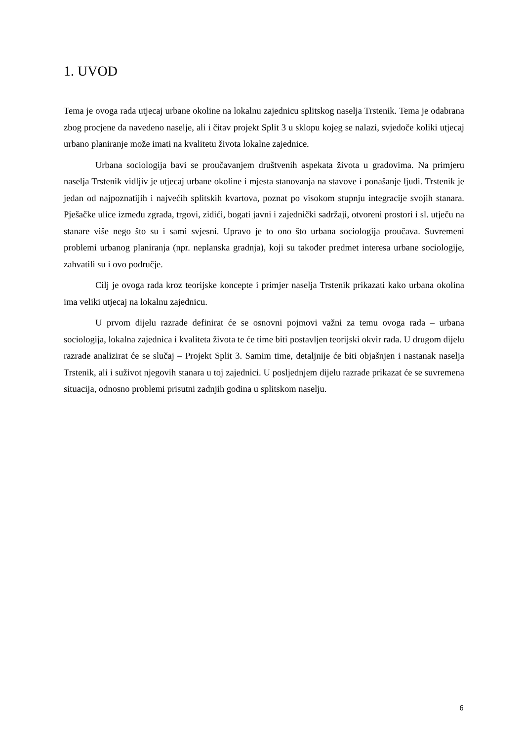1. UVOD
Tema je ovoga rada utjecaj urbane okoline na lokalnu zajednicu splitskog naselja Trstenik. Tema je odabrana zbog procjene da navedeno naselje, ali i čitav projekt Split 3 u sklopu kojeg se nalazi, svjedoče koliki utjecaj urbano planiranje može imati na kvalitetu života lokalne zajednice.
Urbana sociologija bavi se proučavanjem društvenih aspekata života u gradovima. Na primjeru naselja Trstenik vidljiv je utjecaj urbane okoline i mjesta stanovanja na stavove i ponašanje ljudi. Trstenik je jedan od najpoznatijih i najvećih splitskih kvartova, poznat po visokom stupnju integracije svojih stanara. Pješačke ulice između zgrada, trgovi, zidići, bogati javni i zajednički sadržaji, otvoreni prostori i sl. utječu na stanare više nego što su i sami svjesni. Upravo je to ono što urbana sociologija proučava. Suvremeni problemi urbanog planiranja (npr. neplanska gradnja), koji su također predmet interesa urbane sociologije, zahvatili su i ovo područje.
Cilj je ovoga rada kroz teorijske koncepte i primjer naselja Trstenik prikazati kako urbana okolina ima veliki utjecaj na lokalnu zajednicu.
U prvom dijelu razrade definirat će se osnovni pojmovi važni za temu ovoga rada – urbana sociologija, lokalna zajednica i kvaliteta života te će time biti postavljen teorijski okvir rada. U drugom dijelu razrade analizirat će se slučaj – Projekt Split 3. Samim time, detaljnije će biti objašnjen i nastanak naselja Trstenik, ali i suživot njegovih stanara u toj zajednici. U posljednjem dijelu razrade prikazat će se suvremena situacija, odnosno problemi prisutni zadnjih godina u splitskom naselju.
6